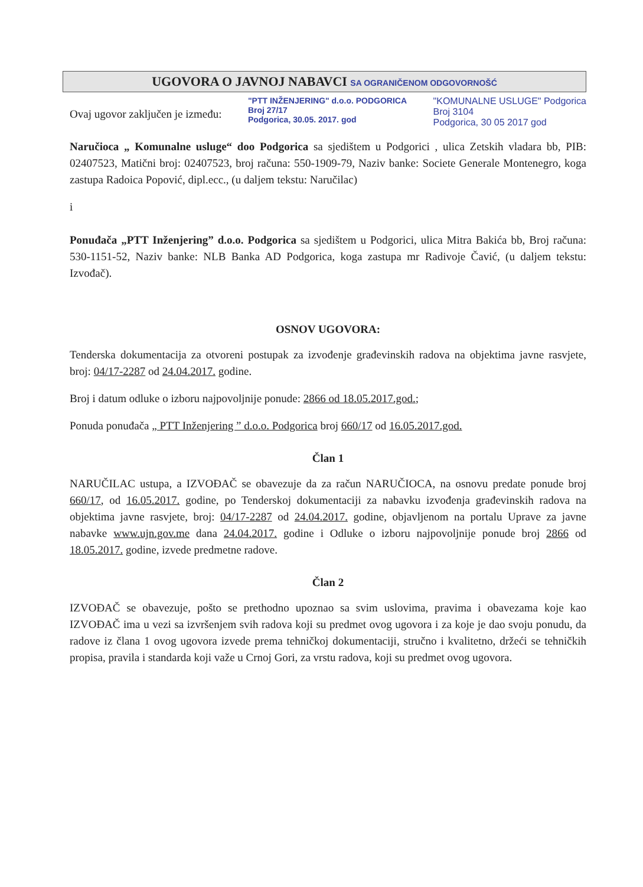UGOVORA O JAVNOJ NABAVCI SA OGRANIČENOM ODGOVORNOŠĆ
Ovaj ugovor zaključen je između:
"PTT INŽENJERING" d.o.o. PODGORICA
Broj 27/17
Podgorica, 30.05. 2017. god
"KOMUNALNE USLUGE" Podgorica
Broj 3104
Podgorica, 30 05 2017 god
Naručioca „ Komunalne usluge“ doo Podgorica sa sjedištem u Podgorici , ulica Zetskih vladara bb, PIB: 02407523, Matični broj: 02407523, broj računa: 550-1909-79, Naziv banke: Societe Generale Montenegro, koga zastupa Radoica Popović, dipl.ecc., (u daljem tekstu: Naručilac)
i
Ponuđača „PTT Inženjering” d.o.o. Podgorica sa sjedištem u Podgorici, ulica Mitra Bakića bb, Broj računa: 530-1151-52, Naziv banke: NLB Banka AD Podgorica, koga zastupa mr Radivoje Čavić, (u daljem tekstu: Izvođač).
OSNOV UGOVORA:
Tenderska dokumentacija za otvoreni postupak za izvođenje građevinskih radova na objektima javne rasvjete, broj: 04/17-2287 od 24.04.2017. godine.
Broj i datum odluke o izboru najpovoljnije ponude: 2866 od 18.05.2017.god.;
Ponuda ponuđača „ PTT Inženjering ” d.o.o. Podgorica broj 660/17 od 16.05.2017.god.
Član 1
NARUČILAC ustupa, a IZVOĐAČ se obavezuje da za račun NARUČIOCA, na osnovu predate ponude broj 660/17, od 16.05.2017. godine, po Tenderskoj dokumentaciji za nabavku izvođenja građevinskih radova na objektima javne rasvjete, broj: 04/17-2287 od 24.04.2017. godine, objavljenom na portalu Uprave za javne nabavke www.ujn.gov.me dana 24.04.2017. godine i Odluke o izboru najpovoljnije ponude broj 2866 od 18.05.2017. godine, izvede predmetne radove.
Član 2
IZVOĐAČ se obavezuje, pošto se prethodno upoznao sa svim uslovima, pravima i obavezama koje kao IZVOĐAČ ima u vezi sa izvršenjem svih radova koji su predmet ovog ugovora i za koje je dao svoju ponudu, da radove iz člana 1 ovog ugovora izvede prema tehničkoj dokumentaciji, stručno i kvalitetno, držeći se tehničkih propisa, pravila i standarda koji važe u Crnoj Gori, za vrstu radova, koji su predmet ovog ugovora.